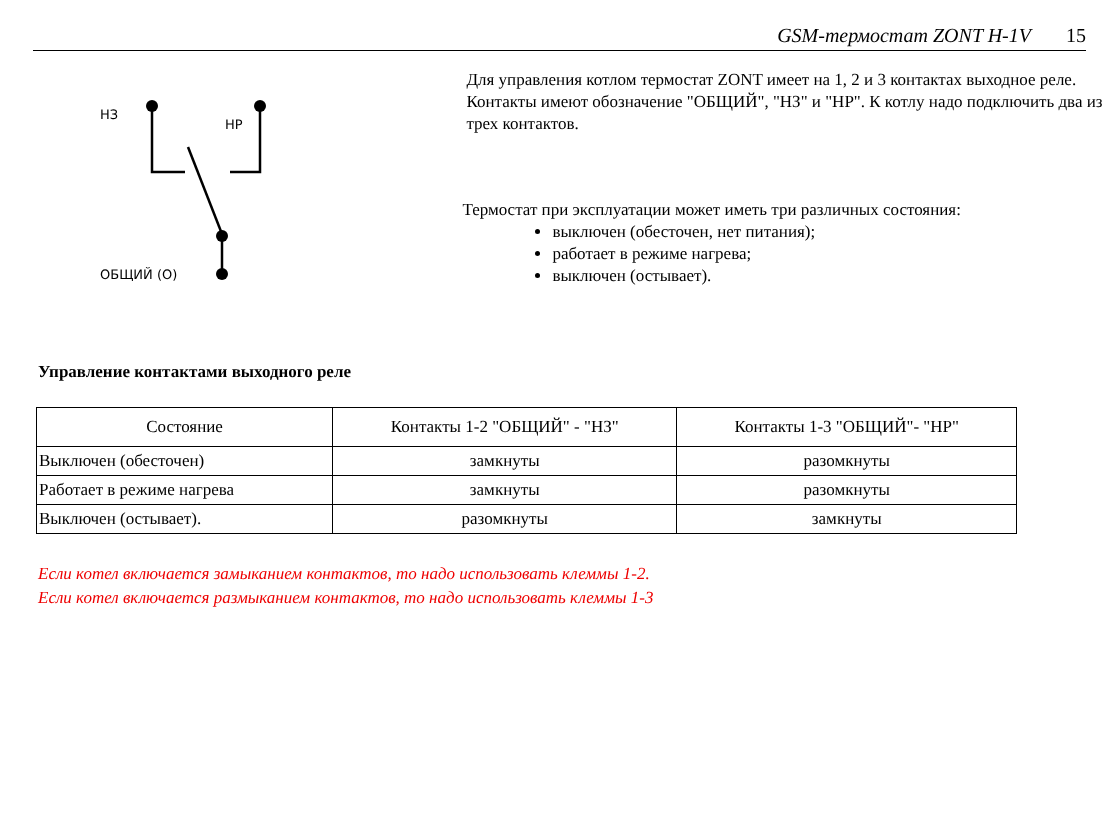GSM-термостат ZONT H-1V 15
НЗ
НР
ОБЩИЙ (О)
Для управления котлом термостат ZONT имеет на 1, 2 и 3 контактах выходное реле. Контакты имеют обозначение "ОБЩИЙ", "НЗ" и "НР". К котлу надо подключить два из трех контактов.
Термостат при эксплуатации может иметь три различных состояния:
выключен (обесточен, нет питания);
работает в режиме нагрева;
выключен (остывает).
Управление контактами выходного реле
| Состояние | Контакты 1-2 "ОБЩИЙ" - "НЗ" | Контакты 1-3 "ОБЩИЙ"- "НР" |
| --- | --- | --- |
| Выключен (обесточен) | замкнуты | разомкнуты |
| Работает в режиме нагрева | замкнуты | разомкнуты |
| Выключен (остывает). | разомкнуты | замкнуты |
Если котел включается замыканием контактов, то надо использовать клеммы 1-2.
Если котел включается размыканием контактов, то надо использовать клеммы 1-3